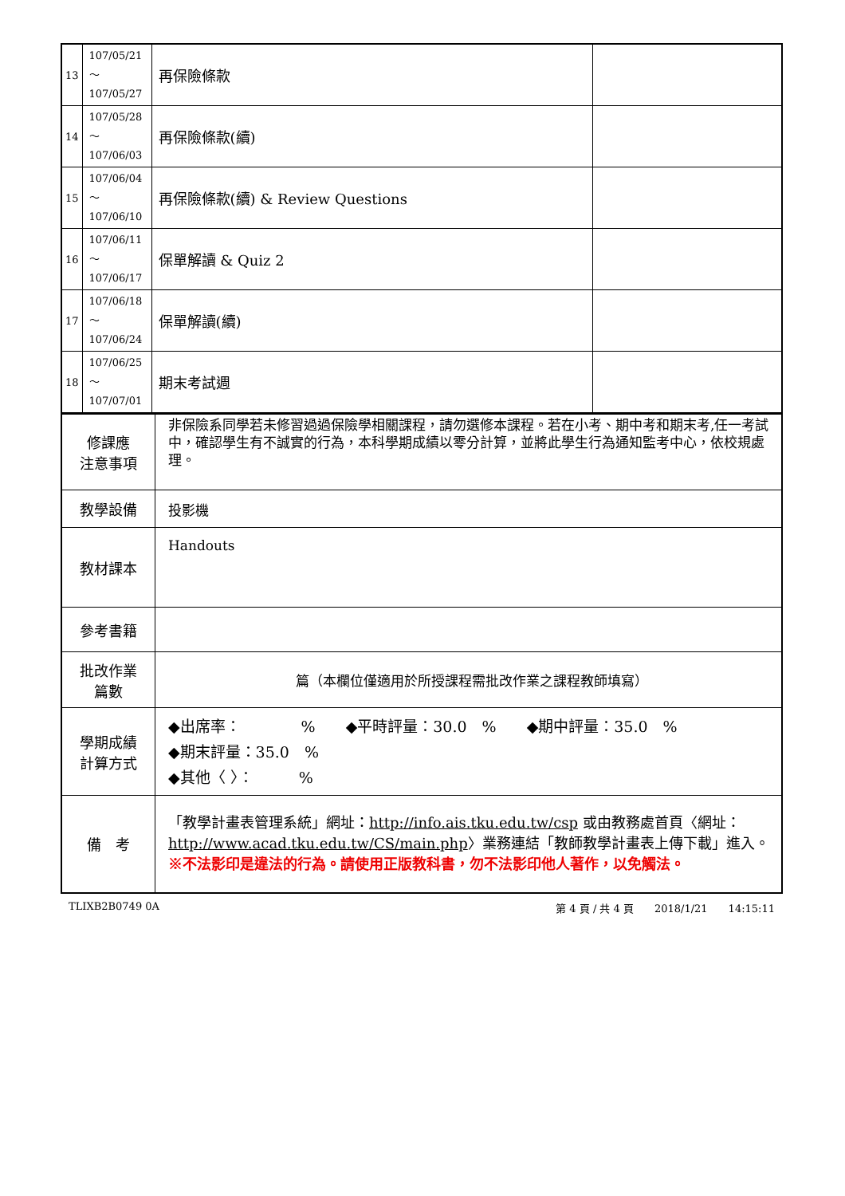| 13 | 107/05/21～ 107/05/27 | 再保險條款 | |
| 14 | 107/05/28～ 107/06/03 | 再保險條款(續) | |
| 15 | 107/06/04～ 107/06/10 | 再保險條款(續) & Review Questions | |
| 16 | 107/06/11～ 107/06/17 | 保單解讀 & Quiz 2 | |
| 17 | 107/06/18～ 107/06/24 | 保單解讀(續) | |
| 18 | 107/06/25～ 107/07/01 | 期末考試週 | |
| 修課應 注意事項 | 非保險系同學若未修習過過保險學相關課程，請勿選修本課程。若在小考、期中考和期末考,任一考試中，確認學生有不誠實的行為，本科學期成績以零分計算，並將此學生行為通知監考中心，依校規處理。 |
| 教學設備 | 投影機 |
| 教材課本 | Handouts |
| 參考書籍 | |
| 批改作業 篇數 | 篇（本欄位僅適用於所授課程需批改作業之課程教師填寫） |
| 學期成績 計算方式 | ◆出席率： % ◆平時評量：30.0 % ◆期中評量：35.0 % ◆期末評量：35.0 % ◆其他〈 〉： % |
| 備 考 | 「教學計畫表管理系統」網址： http://info.ais.tku.edu.tw/csp 或由教務處首頁〈網址： http://www.acad.tku.edu.tw/CS/main.php 〉業務連結「教師教學計畫表上傳下載」進入。 ※不法影印是違法的行為。請使用正版教科書，勿不法影印他人著作，以免觸法。 |
TLIXB2B0749 0A 第 4 頁 / 共 4 頁　　2018/1/21　　14:15:11